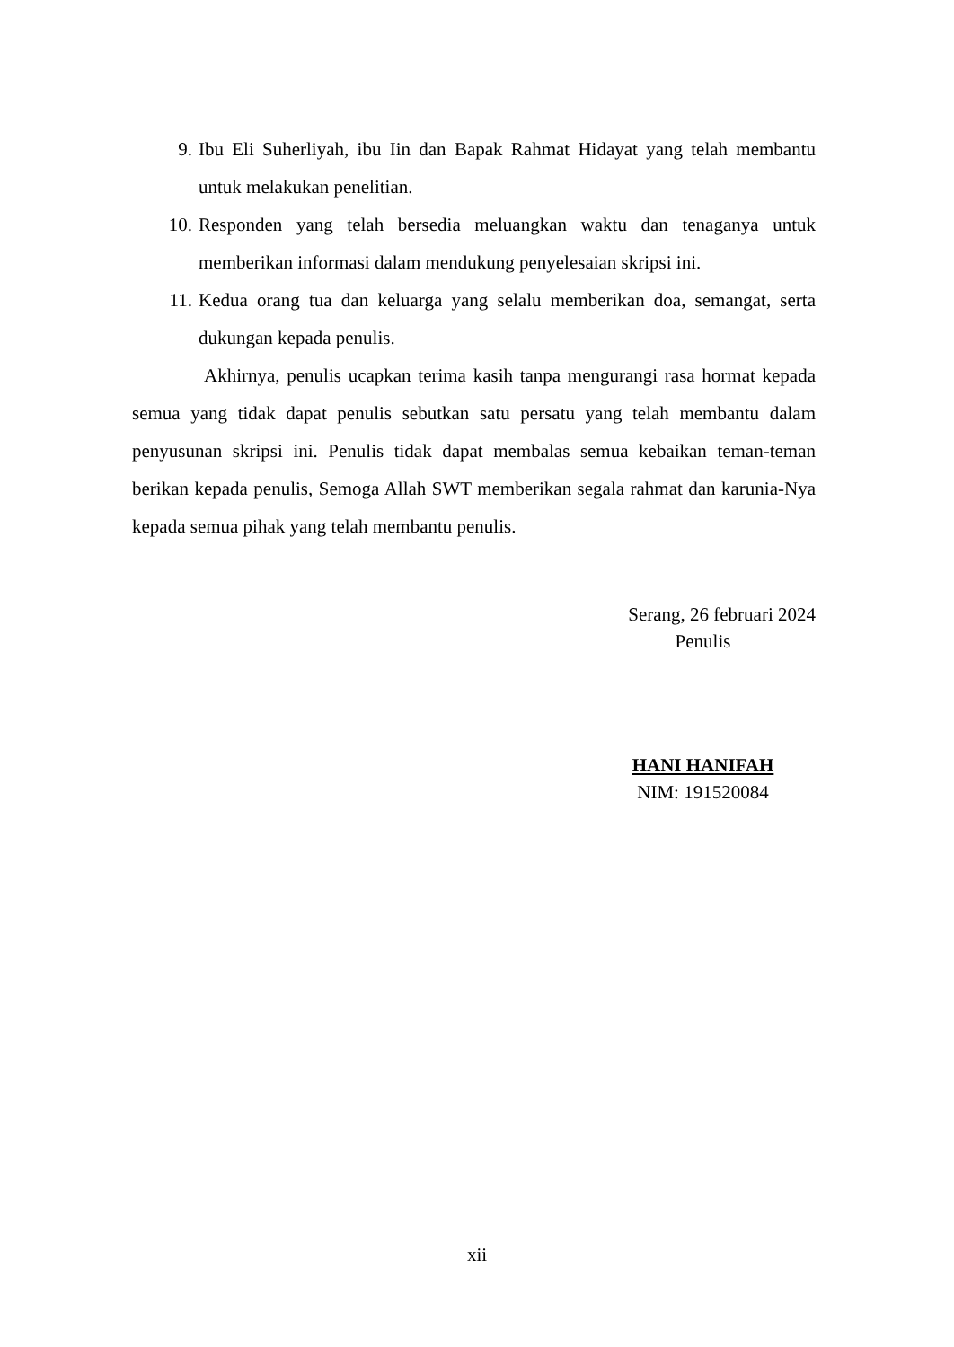9. Ibu Eli Suherliyah, ibu Iin dan Bapak Rahmat Hidayat yang telah membantu untuk melakukan penelitian.
10. Responden yang telah bersedia meluangkan waktu dan tenaganya untuk memberikan informasi dalam mendukung penyelesaian skripsi ini.
11. Kedua orang tua dan keluarga yang selalu memberikan doa, semangat, serta dukungan kepada penulis.
Akhirnya, penulis ucapkan terima kasih tanpa mengurangi rasa hormat kepada semua yang tidak dapat penulis sebutkan satu persatu yang telah membantu dalam penyusunan skripsi ini. Penulis tidak dapat membalas semua kebaikan teman-teman berikan kepada penulis, Semoga Allah SWT memberikan segala rahmat dan karunia-Nya kepada semua pihak yang telah membantu penulis.
Serang, 26 februari 2024
Penulis
HANI HANIFAH
NIM: 191520084
xii